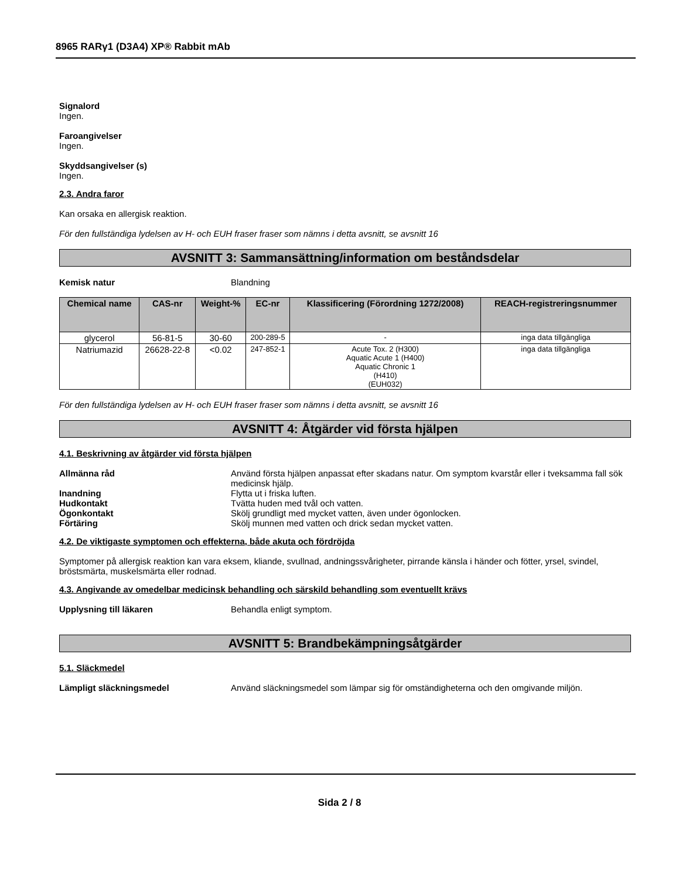8965 RARγ1 (D3A4) XP® Rabbit mAb
Signalord
Ingen.
Faroangivelser
Ingen.
Skyddsangivelser (s)
Ingen.
2.3. Andra faror
Kan orsaka en allergisk reaktion.
För den fullständiga lydelsen av H- och EUH fraser fraser som nämns i detta avsnitt, se avsnitt 16
AVSNITT 3: Sammansättning/information om beståndsdelar
Kemisk natur Blandning
| Chemical name | CAS-nr | Weight-% | EC-nr | Klassificering (Förordning 1272/2008) | REACH-registreringsnummer |
| --- | --- | --- | --- | --- | --- |
| glycerol | 56-81-5 | 30-60 | 200-289-5 | - | inga data tillgängliga |
| Natriumazid | 26628-22-8 | <0.02 | 247-852-1 | Acute Tox. 2 (H300) Aquatic Acute 1 (H400) Aquatic Chronic 1 (H410) (EUH032) | inga data tillgängliga |
För den fullständiga lydelsen av H- och EUH fraser fraser som nämns i detta avsnitt, se avsnitt 16
AVSNITT 4: Åtgärder vid första hjälpen
4.1. Beskrivning av åtgärder vid första hjälpen
Allmänna råd Använd första hjälpen anpassat efter skadans natur. Om symptom kvarstår eller i tveksamma fall sök medicinsk hjälp.
Inandning Flytta ut i friska luften.
Hudkontakt Tvätta huden med tvål och vatten.
Ögonkontakt Skölj grundligt med mycket vatten, även under ögonlocken.
Förtäring Skölj munnen med vatten och drick sedan mycket vatten.
4.2. De viktigaste symptomen och effekterna, både akuta och fördröjda
Symptomer på allergisk reaktion kan vara eksem, kliande, svullnad, andningssvårigheter, pirrande känsla i händer och fötter, yrsel, svindel, bröstsmärta, muskelsmärta eller rodnad.
4.3. Angivande av omedelbar medicinsk behandling och särskild behandling som eventuellt krävs
Upplysning till läkaren Behandla enligt symptom.
AVSNITT 5: Brandbekämpningsåtgärder
5.1. Släckmedel
Lämpligt släckningsmedel Använd släckningsmedel som lämpar sig för omständigheterna och den omgivande miljön.
Sida 2 / 8